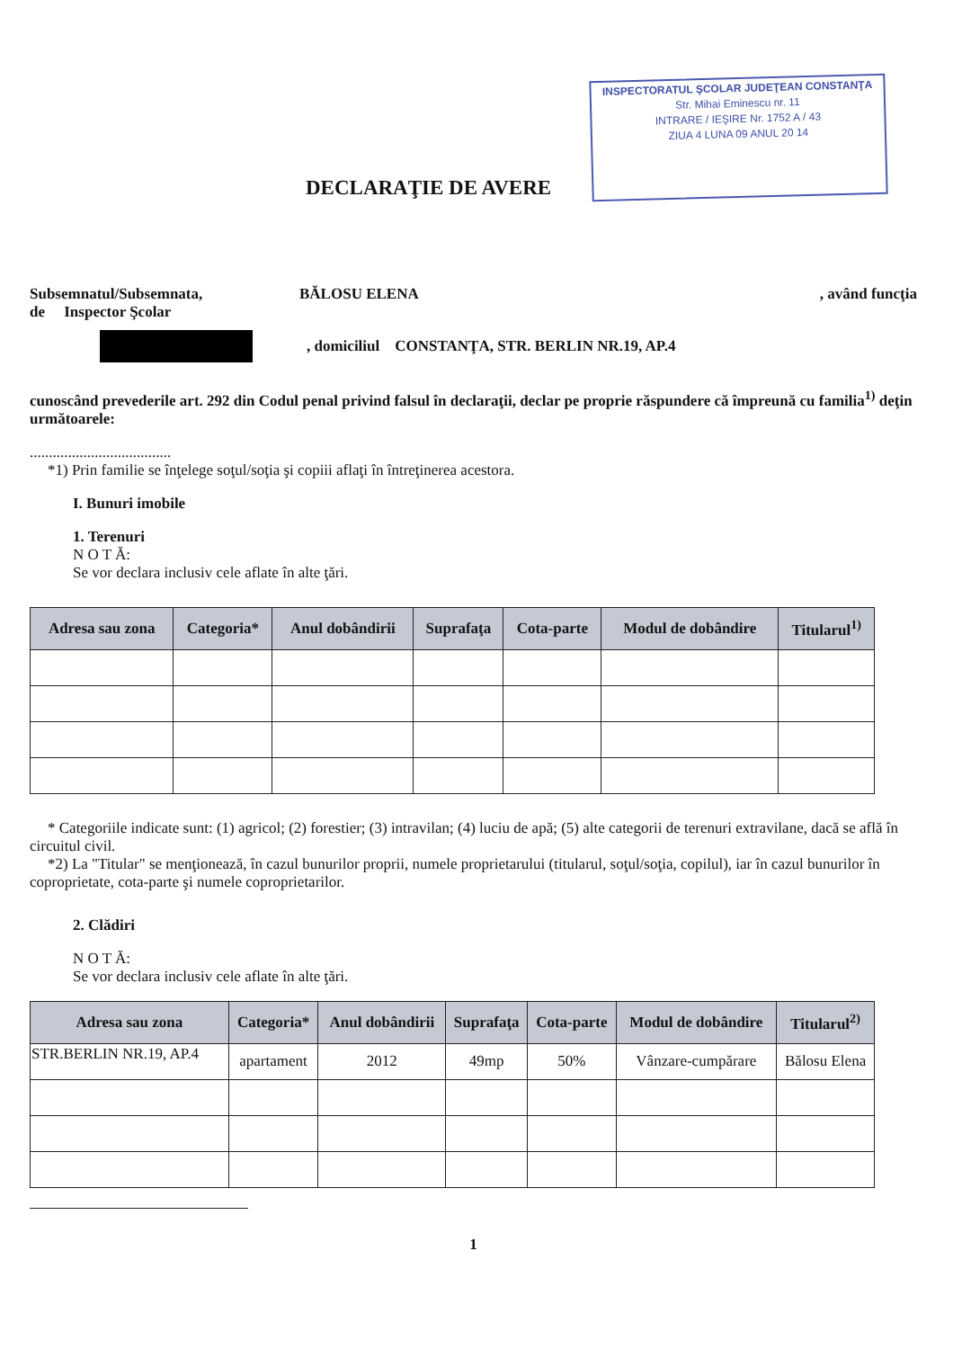INSPECTORATUL ŞCOLAR JUDEŢEAN CONSTANŢA
Str. Mihai Eminescu nr. 11
INTRARE / IEŞIRE Nr. 1752 A / 43
ZIUA 4 LUNA 09 ANUL 20 14
DECLARAŢIE DE AVERE
Subsemnatul/Subsemnata, BĂLOSU ELENA, având funcţia
de Inspector Şcolar
, domiciliul CONSTANŢA, STR. BERLIN NR.19, AP.4
cunoscând prevederile art. 292 din Codul penal privind falsul în declaraţii, declar pe proprie răspundere că împreună cu familia<sup>1)</sup> deţin următoarele:
.....................................
*1) Prin familie se înţelege soţul/soţia şi copiii aflaţi în întreţinerea acestora.
I. Bunuri imobile
1. Terenuri
N O T Ă:
Se vor declara inclusiv cele aflate în alte ţări.
| Adresa sau zona | Categoria* | Anul dobândirii | Suprafaţa | Cota-parte | Modul de dobândire | Titularul<sup>1)</sup> |
| --- | --- | --- | --- | --- | --- | --- |
* Categoriile indicate sunt: (1) agricol; (2) forestier; (3) intravilan; (4) luciu de apă; (5) alte categorii de terenuri extravilane, dacă se află în circuitul civil.
*2) La "Titular" se menţionează, în cazul bunurilor proprii, numele proprietarului (titularul, soţul/soţia, copilul), iar în cazul bunurilor în coproprietate, cota-parte şi numele coproprietarilor.
2. Clădiri
N O T Ă:
Se vor declara inclusiv cele aflate în alte ţări.
| Adresa sau zona | Categoria* | Anul dobândirii | Suprafaţa | Cota-parte | Modul de dobândire | Titularul<sup>2)</sup> |
| --- | --- | --- | --- | --- | --- | --- |
| STR.BERLIN NR.19, AP.4 | apartament | 2012 | 49mp | 50% | Vânzare-cumpărare | Bălosu Elena |
1